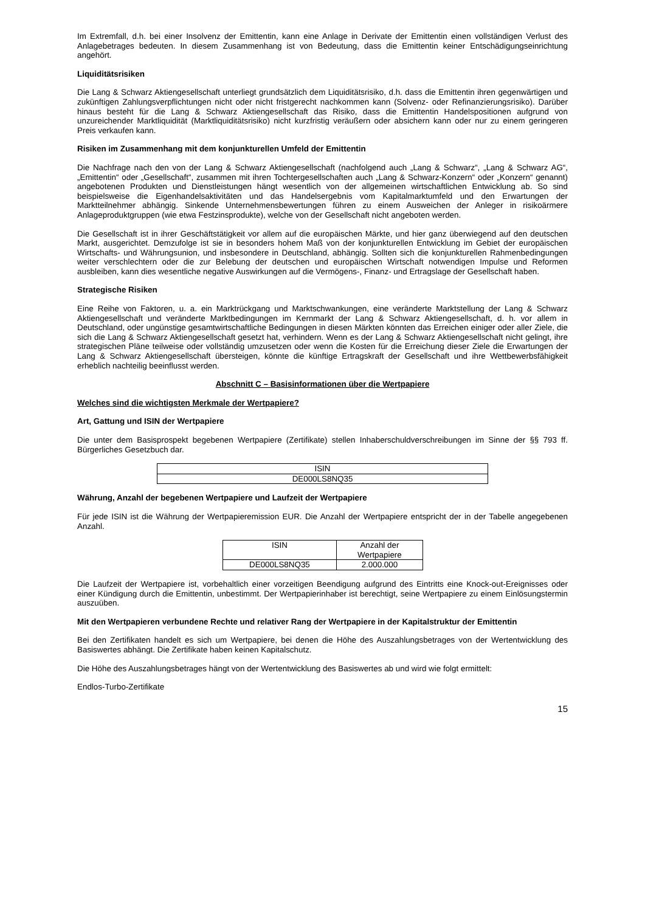Im Extremfall, d.h. bei einer Insolvenz der Emittentin, kann eine Anlage in Derivate der Emittentin einen vollständigen Verlust des Anlagebetrages bedeuten. In diesem Zusammenhang ist von Bedeutung, dass die Emittentin keiner Entschädigungseinrichtung angehört.
Liquiditätsrisiken
Die Lang & Schwarz Aktiengesellschaft unterliegt grundsätzlich dem Liquiditätsrisiko, d.h. dass die Emittentin ihren gegenwärtigen und zukünftigen Zahlungsverpflichtungen nicht oder nicht fristgerecht nachkommen kann (Solvenz- oder Refinanzierungsrisiko). Darüber hinaus besteht für die Lang & Schwarz Aktiengesellschaft das Risiko, dass die Emittentin Handelspositionen aufgrund von unzureichender Marktliquidität (Marktliquiditätsrisiko) nicht kurzfristig veräußern oder absichern kann oder nur zu einem geringeren Preis verkaufen kann.
Risiken im Zusammenhang mit dem konjunkturellen Umfeld der Emittentin
Die Nachfrage nach den von der Lang & Schwarz Aktiengesellschaft (nachfolgend auch „Lang & Schwarz“, „Lang & Schwarz AG“, „Emittentin“ oder „Gesellschaft“, zusammen mit ihren Tochtergesellschaften auch „Lang & Schwarz-Konzern“ oder „Konzern“ genannt) angebotenen Produkten und Dienstleistungen hängt wesentlich von der allgemeinen wirtschaftlichen Entwicklung ab. So sind beispielsweise die Eigenhandelsaktivitäten und das Handelsergebnis vom Kapitalmarktumfeld und den Erwartungen der Marktteilnehmer abhängig. Sinkende Unternehmensbewertungen führen zu einem Ausweichen der Anleger in risikoärmere Anlageproduktgruppen (wie etwa Festzinsprodukte), welche von der Gesellschaft nicht angeboten werden.
Die Gesellschaft ist in ihrer Geschäftstätigkeit vor allem auf die europäischen Märkte, und hier ganz überwiegend auf den deutschen Markt, ausgerichtet. Demzufolge ist sie in besonders hohem Maß von der konjunkturellen Entwicklung im Gebiet der europäischen Wirtschafts- und Währungsunion, und insbesondere in Deutschland, abhängig. Sollten sich die konjunkturellen Rahmenbedingungen weiter verschlechtern oder die zur Belebung der deutschen und europäischen Wirtschaft notwendigen Impulse und Reformen ausbleiben, kann dies wesentliche negative Auswirkungen auf die Vermögens-, Finanz- und Ertragslage der Gesellschaft haben.
Strategische Risiken
Eine Reihe von Faktoren, u. a. ein Marktrückgang und Marktschwankungen, eine veränderte Marktstellung der Lang & Schwarz Aktiengesellschaft und veränderte Marktbedingungen im Kernmarkt der Lang & Schwarz Aktiengesellschaft, d. h. vor allem in Deutschland, oder ungünstige gesamtwirtschaftliche Bedingungen in diesen Märkten könnten das Erreichen einiger oder aller Ziele, die sich die Lang & Schwarz Aktiengesellschaft gesetzt hat, verhindern. Wenn es der Lang & Schwarz Aktiengesellschaft nicht gelingt, ihre strategischen Pläne teilweise oder vollständig umzusetzen oder wenn die Kosten für die Erreichung dieser Ziele die Erwartungen der Lang & Schwarz Aktiengesellschaft übersteigen, könnte die künftige Ertragskraft der Gesellschaft und ihre Wettbewerbsfähigkeit erheblich nachteilig beeinflusst werden.
Abschnitt C – Basisinformationen über die Wertpapiere
Welches sind die wichtigsten Merkmale der Wertpapiere?
Art, Gattung und ISIN der Wertpapiere
Die unter dem Basisprospekt begebenen Wertpapiere (Zertifikate) stellen Inhaberschuldverschreibungen im Sinne der §§ 793 ff. Bürgerliches Gesetzbuch dar.
| ISIN |
| DE000LS8NQ35 |
Währung, Anzahl der begebenen Wertpapiere und Laufzeit der Wertpapiere
Für jede ISIN ist die Währung der Wertpapieremission EUR. Die Anzahl der Wertpapiere entspricht der in der Tabelle angegebenen Anzahl.
| ISIN | Anzahl der Wertpapiere |
| DE000LS8NQ35 | 2.000.000 |
Die Laufzeit der Wertpapiere ist, vorbehaltlich einer vorzeitigen Beendigung aufgrund des Eintritts eine Knock-out-Ereignisses oder einer Kündigung durch die Emittentin, unbestimmt. Der Wertpapierinhaber ist berechtigt, seine Wertpapiere zu einem Einlösungstermin auszuüben.
Mit den Wertpapieren verbundene Rechte und relativer Rang der Wertpapiere in der Kapitalstruktur der Emittentin
Bei den Zertifikaten handelt es sich um Wertpapiere, bei denen die Höhe des Auszahlungsbetrages von der Wertentwicklung des Basiswertes abhängt. Die Zertifikate haben keinen Kapitalschutz.
Die Höhe des Auszahlungsbetrages hängt von der Wertentwicklung des Basiswertes ab und wird wie folgt ermittelt:
Endlos-Turbo-Zertifikate
15